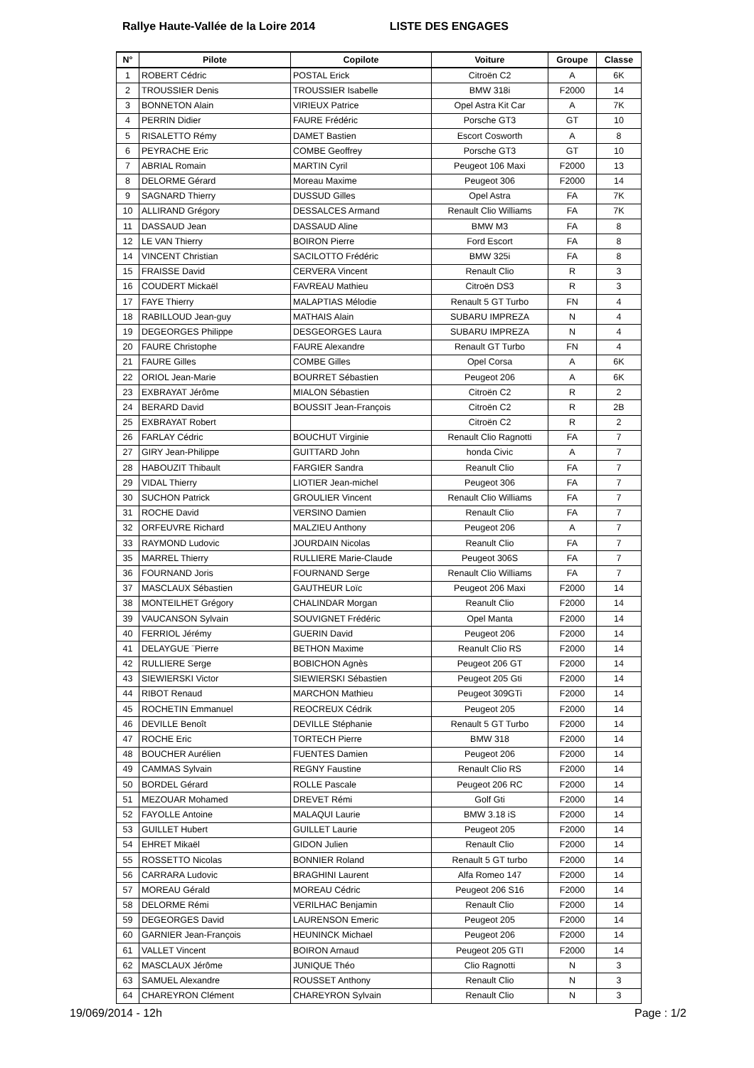Rallye Haute-Vallée de la Loire 2014 LISTE DES ENGAGES
| N° | Pilote | Copilote | Voiture | Groupe | Classe |
| --- | --- | --- | --- | --- | --- |
| 1 | ROBERT Cédric | POSTAL Erick | Citroën C2 | A | 6K |
| 2 | TROUSSIER Denis | TROUSSIER Isabelle | BMW 318i | F2000 | 14 |
| 3 | BONNETON Alain | VIRIEUX Patrice | Opel Astra Kit Car | A | 7K |
| 4 | PERRIN Didier | FAURE Frédéric | Porsche GT3 | GT | 10 |
| 5 | RISALETTO Rémy | DAMET Bastien | Escort Cosworth | A | 8 |
| 6 | PEYRACHE Eric | COMBE Geoffrey | Porsche GT3 | GT | 10 |
| 7 | ABRIAL Romain | MARTIN Cyril | Peugeot 106 Maxi | F2000 | 13 |
| 8 | DELORME Gérard | Moreau Maxime | Peugeot 306 | F2000 | 14 |
| 9 | SAGNARD Thierry | DUSSUD Gilles | Opel Astra | FA | 7K |
| 10 | ALLIRAND Grégory | DESSALCES Armand | Renault Clio Williams | FA | 7K |
| 11 | DASSAUD Jean | DASSAUD Aline | BMW M3 | FA | 8 |
| 12 | LE VAN Thierry | BOIRON Pierre | Ford Escort | FA | 8 |
| 14 | VINCENT Christian | SACILOTTO Frédéric | BMW 325i | FA | 8 |
| 15 | FRAISSE David | CERVERA Vincent | Renault Clio | R | 3 |
| 16 | COUDERT Mickaël | FAVREAU Mathieu | Citroën DS3 | R | 3 |
| 17 | FAYE Thierry | MALAPTIAS Mélodie | Renault 5 GT Turbo | FN | 4 |
| 18 | RABILLOUD Jean-guy | MATHAIS Alain | SUBARU IMPREZA | N | 4 |
| 19 | DEGEORGES Philippe | DESGEORGES Laura | SUBARU IMPREZA | N | 4 |
| 20 | FAURE Christophe | FAURE Alexandre | Renault GT Turbo | FN | 4 |
| 21 | FAURE Gilles | COMBE Gilles | Opel Corsa | A | 6K |
| 22 | ORIOL Jean-Marie | BOURRET Sébastien | Peugeot 206 | A | 6K |
| 23 | EXBRAYAT Jérôme | MIALON Sébastien | Citroën C2 | R | 2 |
| 24 | BERARD David | BOUSSIT Jean-François | Citroën C2 | R | 2B |
| 25 | EXBRAYAT Robert | | Citroën C2 | R | 2 |
| 26 | FARLAY Cédric | BOUCHUT Virginie | Renault Clio Ragnotti | FA | 7 |
| 27 | GIRY Jean-Philippe | GUITTARD John | honda Civic | A | 7 |
| 28 | HABOUZIT Thibault | FARGIER Sandra | Reanult Clio | FA | 7 |
| 29 | VIDAL Thierry | LIOTIER Jean-michel | Peugeot 306 | FA | 7 |
| 30 | SUCHON Patrick | GROULIER Vincent | Renault Clio Williams | FA | 7 |
| 31 | ROCHE David | VERSINO Damien | Renault Clio | FA | 7 |
| 32 | ORFEUVRE Richard | MALZIEU Anthony | Peugeot 206 | A | 7 |
| 33 | RAYMOND Ludovic | JOURDAIN Nicolas | Reanult Clio | FA | 7 |
| 35 | MARREL Thierry | RULLIERE Marie-Claude | Peugeot 306S | FA | 7 |
| 36 | FOURNAND Joris | FOURNAND Serge | Renault Clio Williams | FA | 7 |
| 37 | MASCLAUX Sébastien | GAUTHEUR Loïc | Peugeot 206 Maxi | F2000 | 14 |
| 38 | MONTEILHET Grégory | CHALINDAR Morgan | Reanult Clio | F2000 | 14 |
| 39 | VAUCANSON Sylvain | SOUVIGNET Frédéric | Opel Manta | F2000 | 14 |
| 40 | FERRIOL Jérémy | GUERIN David | Peugeot 206 | F2000 | 14 |
| 41 | DELAYGUE ¨Pierre | BETHON Maxime | Reanult Clio RS | F2000 | 14 |
| 42 | RULLIERE Serge | BOBICHON Agnès | Peugeot 206 GT | F2000 | 14 |
| 43 | SIEWIERSKI Victor | SIEWIERSKI Sébastien | Peugeot 205 Gti | F2000 | 14 |
| 44 | RIBOT Renaud | MARCHON Mathieu | Peugeot 309GTi | F2000 | 14 |
| 45 | ROCHETIN Emmanuel | REOCREUX Cédrik | Peugeot 205 | F2000 | 14 |
| 46 | DEVILLE Benoît | DEVILLE Stéphanie | Renault 5 GT Turbo | F2000 | 14 |
| 47 | ROCHE Eric | TORTECH Pierre | BMW 318 | F2000 | 14 |
| 48 | BOUCHER Aurélien | FUENTES Damien | Peugeot 206 | F2000 | 14 |
| 49 | CAMMAS Sylvain | REGNY Faustine | Renault Clio RS | F2000 | 14 |
| 50 | BORDEL Gérard | ROLLE Pascale | Peugeot 206 RC | F2000 | 14 |
| 51 | MEZOUAR Mohamed | DREVET Rémi | Golf Gti | F2000 | 14 |
| 52 | FAYOLLE Antoine | MALAQUI Laurie | BMW 3.18 iS | F2000 | 14 |
| 53 | GUILLET Hubert | GUILLET Laurie | Peugeot 205 | F2000 | 14 |
| 54 | EHRET Mikaël | GIDON Julien | Renault Clio | F2000 | 14 |
| 55 | ROSSETTO Nicolas | BONNIER Roland | Renault 5 GT turbo | F2000 | 14 |
| 56 | CARRARA Ludovic | BRAGHINI Laurent | Alfa Romeo 147 | F2000 | 14 |
| 57 | MOREAU Gérald | MOREAU Cédric | Peugeot 206 S16 | F2000 | 14 |
| 58 | DELORME Rémi | VERILHAC Benjamin | Renault Clio | F2000 | 14 |
| 59 | DEGEORGES David | LAURENSON Emeric | Peugeot 205 | F2000 | 14 |
| 60 | GARNIER Jean-François | HEUNINCK Michael | Peugeot 206 | F2000 | 14 |
| 61 | VALLET Vincent | BOIRON Arnaud | Peugeot 205 GTI | F2000 | 14 |
| 62 | MASCLAUX Jérôme | JUNIQUE Théo | Clio Ragnotti | N | 3 |
| 63 | SAMUEL Alexandre | ROUSSET Anthony | Renault Clio | N | 3 |
| 64 | CHAREYRON Clément | CHAREYRON Sylvain | Renault Clio | N | 3 |
19/069/2014 - 12h Page : 1/2